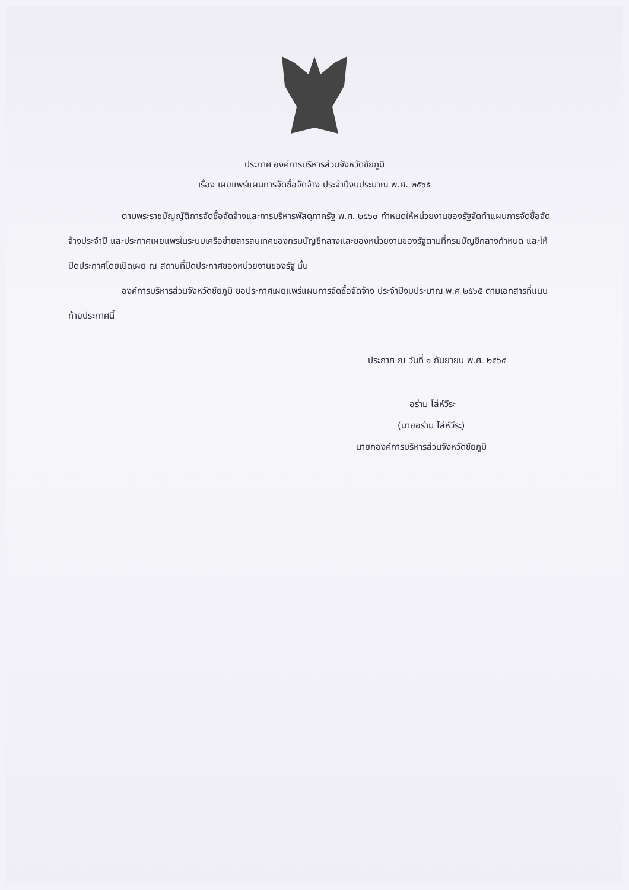ประกาศ องค์การบริหารส่วนจังหวัดชัยภูมิ
เรื่อง เผยแพร่แผนการจัดซื้อจัดจ้าง ประจำปีงบประมาณ พ.ศ. ๒๕๖๕
ตามพระราชบัญญัติการจัดซื้อจัดจ้างและการบริหารพัสดุภาครัฐ พ.ศ. ๒๕๖๐ กำหนดให้หน่วยงานของรัฐจัดทำแผนการจัดซื้อจัดจ้างประจำปี และประกาศเผยแพรในระบบเครือข่ายสารสนเทศของกรมบัญชีกลางและของหน่วยงานของรัฐตามที่กรมบัญชีกลางกำหนด และให้ปิดประกาศโดยเปิดเผย ณ สถานที่ปิดประกาศของหน่วยงานของรัฐ นั้น
องค์การบริหารส่วนจังหวัดชัยภูมิ ขอประกาศเผยแพร่แผนการจัดซื้อจัดจ้าง ประจำปีงบประมาณ พ.ศ ๒๕๖๕ ตามเอกสารที่แนบท้ายประกาศนี้
ประกาศ ณ วันที่ ๑ กันยายน พ.ศ. ๒๕๖๕
อร่าม โล่ห์วีระ
(นายอร่าม โล่ห์วีระ)
นายกองค์การบริหารส่วนจังหวัดชัยภูมิ